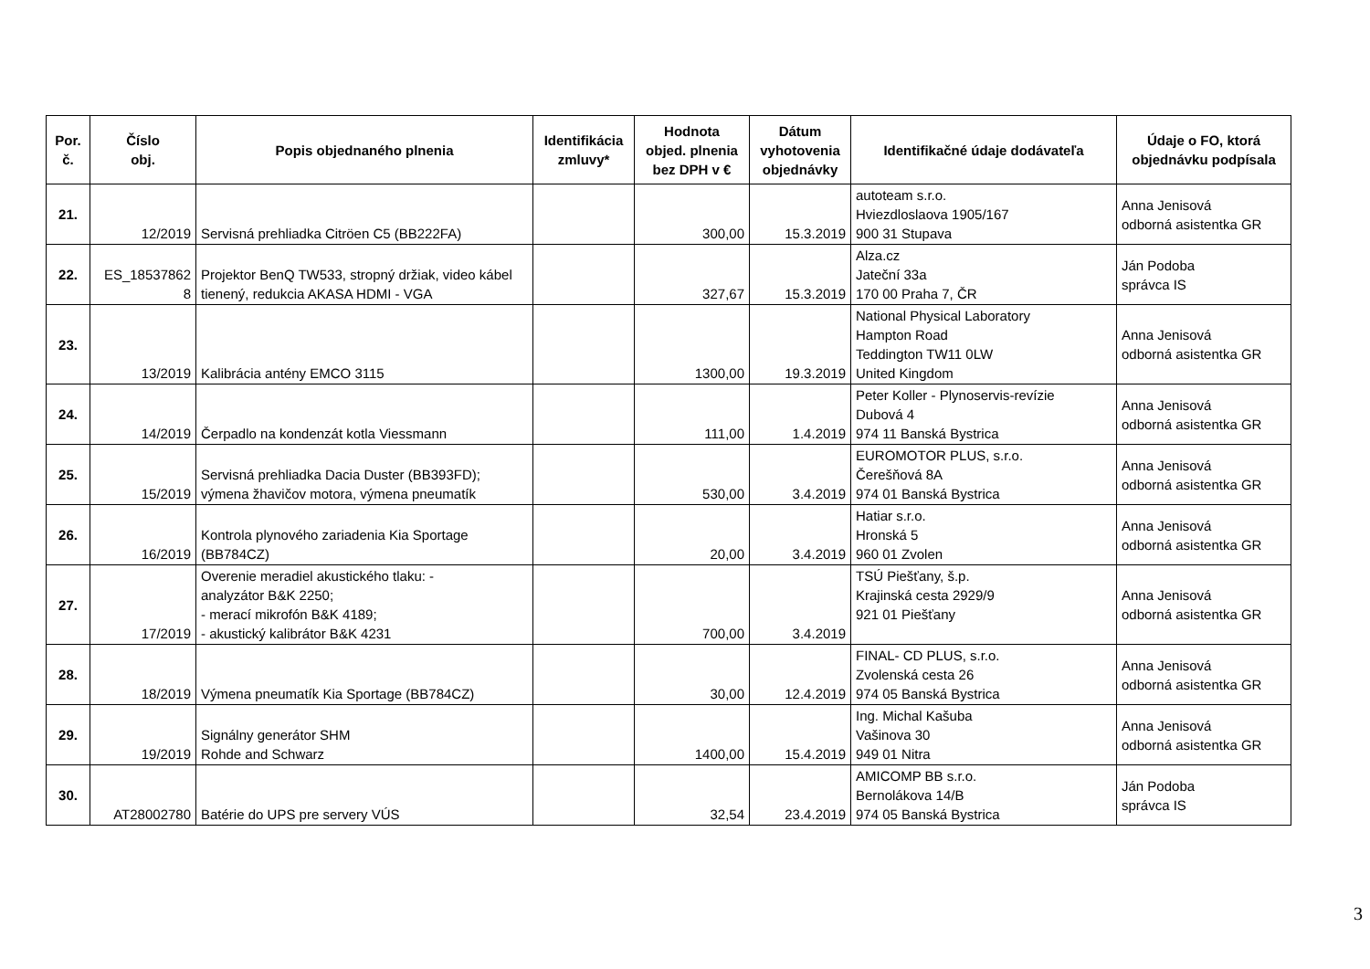| Por. č. | Číslo obj. | Popis objednaného plnenia | Identifikácia zmluvy* | Hodnota objed. plnenia bez DPH v € | Dátum vyhotovenia objednávky | Identifikačné údaje dodávateľa | Údaje o FO, ktorá objednávku podpísala |
| --- | --- | --- | --- | --- | --- | --- | --- |
| 21. | 12/2019 | Servisná prehliadka Citröen C5 (BB222FA) | | 300,00 | 15.3.2019 | autoteam s.r.o. Hviezdloslaova 1905/167 900 31 Stupava | Anna Jenisová odborná asistentka GR |
| 22. | ES_18537862 8 | Projektor BenQ TW533, stropný držiak, video kábel tienený, redukcia AKASA HDMI - VGA | | 327,67 | 15.3.2019 | Alza.cz Jateční 33a 170 00 Praha 7, ČR | Ján Podoba správca IS |
| 23. | 13/2019 | Kalibrácia antény EMCO 3115 | | 1300,00 | 19.3.2019 | National Physical Laboratory Hampton Road Teddington TW11 0LW United Kingdom | Anna Jenisová odborná asistentka GR |
| 24. | 14/2019 | Čerpadlo na kondenzát kotla Viessmann | | 111,00 | 1.4.2019 | Peter Koller - Plynoservis-revízie Dubová 4 974 11 Banská Bystrica | Anna Jenisová odborná asistentka GR |
| 25. | 15/2019 | Servisná prehliadka Dacia Duster (BB393FD); výmena žhavičov motora, výmena pneumatík | | 530,00 | 3.4.2019 | EUROMOTOR PLUS, s.r.o. Čerešňová 8A 974 01 Banská Bystrica | Anna Jenisová odborná asistentka GR |
| 26. | 16/2019 | Kontrola plynového zariadenia Kia Sportage (BB784CZ) | | 20,00 | 3.4.2019 | Hatiar s.r.o. Hronská 5 960 01 Zvolen | Anna Jenisová odborná asistentka GR |
| 27. | 17/2019 | Overenie meradiel akustického tlaku: - analyzátor B&K 2250; - merací mikrofón B&K 4189; - akustický kalibrátor B&K 4231 | | 700,00 | 3.4.2019 | TSÚ Piešťany, š.p. Krajinská cesta 2929/9 921 01 Piešťany | Anna Jenisová odborná asistentka GR |
| 28. | 18/2019 | Výmena pneumatík Kia Sportage (BB784CZ) | | 30,00 | 12.4.2019 | FINAL- CD PLUS, s.r.o. Zvolenská cesta 26 974 05 Banská Bystrica | Anna Jenisová odborná asistentka GR |
| 29. | 19/2019 | Signálny generátor SHM Rohde and Schwarz | | 1400,00 | 15.4.2019 | Ing. Michal Kašuba Vašinova 30 949 01 Nitra | Anna Jenisová odborná asistentka GR |
| 30. | AT28002780 | Batérie do UPS pre servery VÚS | | 32,54 | 23.4.2019 | AMICOMP BB s.r.o. Bernolákova 14/B 974 05 Banská Bystrica | Ján Podoba správca IS |
3